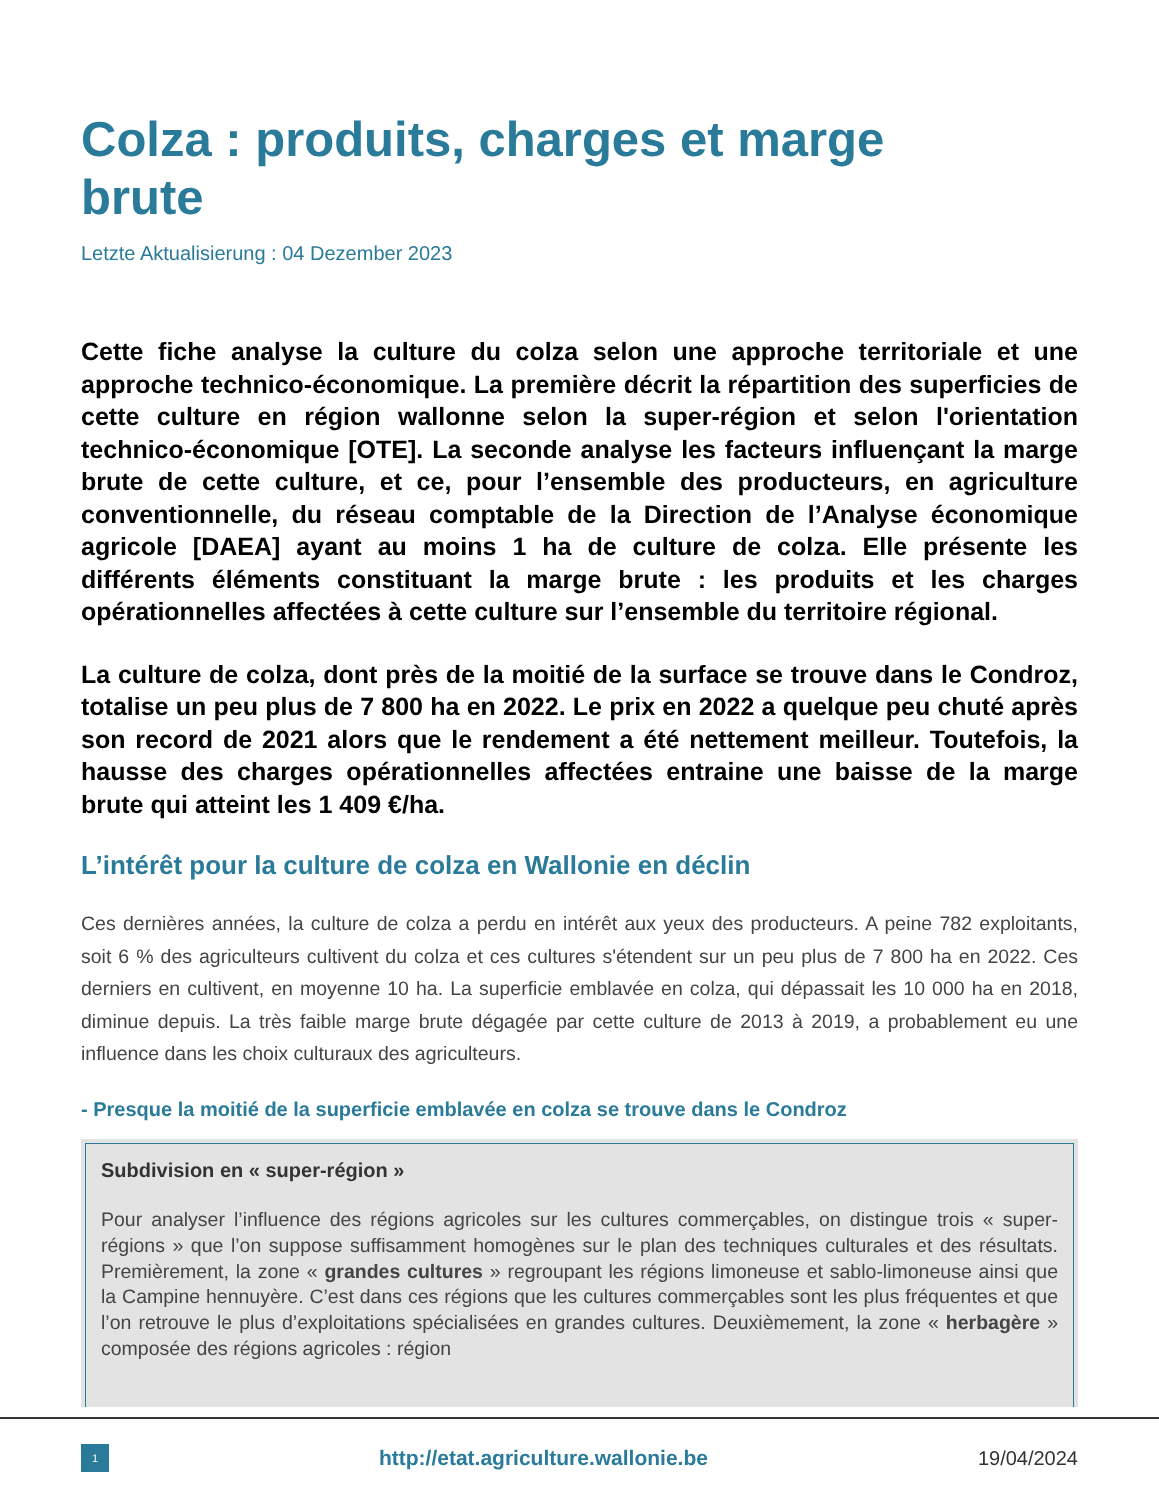Colza : produits, charges et marge brute
Letzte Aktualisierung : 04 Dezember 2023
Cette fiche analyse la culture du colza selon une approche territoriale et une approche technico-économique. La première décrit la répartition des superficies de cette culture en région wallonne selon la super-région et selon l'orientation technico-économique [OTE]. La seconde analyse les facteurs influençant la marge brute de cette culture, et ce, pour l’ensemble des producteurs, en agriculture conventionnelle, du réseau comptable de la Direction de l’Analyse économique agricole [DAEA] ayant au moins 1 ha de culture de colza. Elle présente les différents éléments constituant la marge brute : les produits et les charges opérationnelles affectées à cette culture sur l’ensemble du territoire régional.
La culture de colza, dont près de la moitié de la surface se trouve dans le Condroz, totalise un peu plus de 7 800 ha en 2022. Le prix en 2022 a quelque peu chuté après son record de 2021 alors que le rendement a été nettement meilleur. Toutefois, la hausse des charges opérationnelles affectées entraine une baisse de la marge brute qui atteint les 1 409 €/ha.
L’intérêt pour la culture de colza en Wallonie en déclin
Ces dernières années, la culture de colza a perdu en intérêt aux yeux des producteurs. A peine 782 exploitants, soit 6 % des agriculteurs cultivent du colza et ces cultures s'étendent sur un peu plus de 7 800 ha en 2022. Ces derniers en cultivent, en moyenne 10 ha. La superficie emblavée en colza, qui dépassait les 10 000 ha en 2018, diminue depuis. La très faible marge brute dégagée par cette culture de 2013 à 2019, a probablement eu une influence dans les choix culturaux des agriculteurs.
- Presque la moitié de la superficie emblavée en colza se trouve dans le Condroz
Subdivision en « super-région »
Pour analyser l’influence des régions agricoles sur les cultures commerçables, on distingue trois « super- régions » que l’on suppose suffisamment homogènes sur le plan des techniques culturales et des résultats. Premièrement, la zone « grandes cultures » regroupant les régions limoneuse et sablo-limoneuse ainsi que la Campine hennuyère. C’est dans ces régions que les cultures commerçables sont les plus fréquentes et que l’on retrouve le plus d’exploitations spécialisées en grandes cultures. Deuxièmement, la zone « herbagère » composée des régions agricoles : région
1
http://etat.agriculture.wallonie.be
19/04/2024